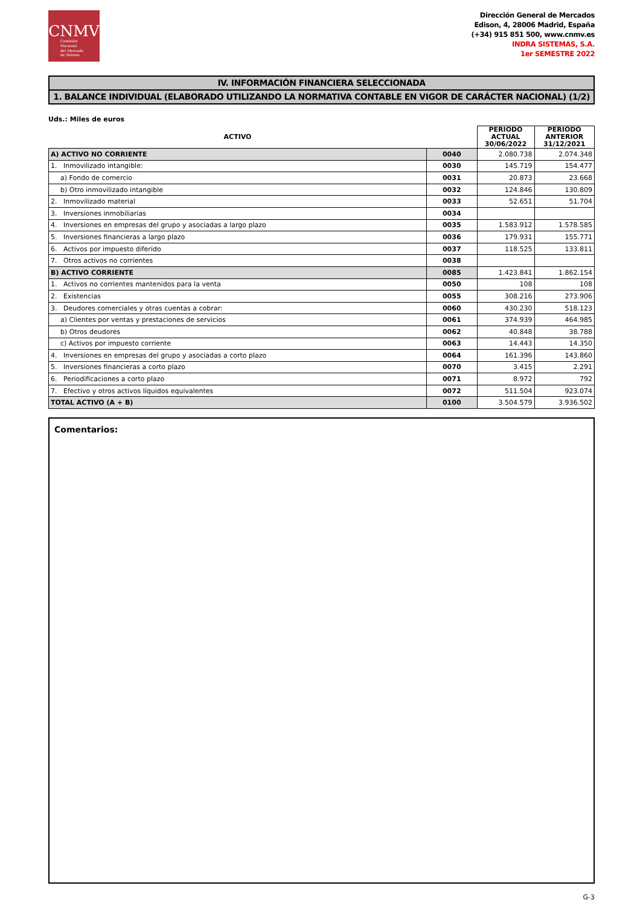CNMV
Comisión
Nacional
del Mercado
de Valores
Dirección General de Mercados
Edison, 4, 28006 Madrid, España
(+34) 915 851 500, www.cnmv.es
INDRA SISTEMAS, S.A.
1er SEMESTRE 2022
IV. INFORMACIÓN FINANCIERA SELECCIONADA
1. BALANCE INDIVIDUAL (ELABORADO UTILIZANDO LA NORMATIVA CONTABLE EN VIGOR DE CARÁCTER NACIONAL) (1/2)
Uds.: Miles de euros
| ACTIVO | | PERIODO ACTUAL 30/06/2022 | PERIODO ANTERIOR 31/12/2021 |
| --- | --- | --- | --- |
| A) ACTIVO NO CORRIENTE | 0040 | 2.080.738 | 2.074.348 |
| 1. Inmovilizado intangible: | 0030 | 145.719 | 154.477 |
| a) Fondo de comercio | 0031 | 20.873 | 23.668 |
| b) Otro inmovilizado intangible | 0032 | 124.846 | 130.809 |
| 2. Inmovilizado material | 0033 | 52.651 | 51.704 |
| 3. Inversiones inmobiliarias | 0034 | | |
| 4. Inversiones en empresas del grupo y asociadas a largo plazo | 0035 | 1.583.912 | 1.578.585 |
| 5. Inversiones financieras a largo plazo | 0036 | 179.931 | 155.771 |
| 6. Activos por impuesto diferido | 0037 | 118.525 | 133.811 |
| 7. Otros activos no corrientes | 0038 | | |
| B) ACTIVO CORRIENTE | 0085 | 1.423.841 | 1.862.154 |
| 1. Activos no corrientes mantenidos para la venta | 0050 | 108 | 108 |
| 2. Existencias | 0055 | 308.216 | 273.906 |
| 3. Deudores comerciales y otras cuentas a cobrar: | 0060 | 430.230 | 518.123 |
| a) Clientes por ventas y prestaciones de servicios | 0061 | 374.939 | 464.985 |
| b) Otros deudores | 0062 | 40.848 | 38.788 |
| c) Activos por impuesto corriente | 0063 | 14.443 | 14.350 |
| 4. Inversiones en empresas del grupo y asociadas a corto plazo | 0064 | 161.396 | 143.860 |
| 5. Inversiones financieras a corto plazo | 0070 | 3.415 | 2.291 |
| 6. Periodificaciones a corto plazo | 0071 | 8.972 | 792 |
| 7. Efectivo y otros activos líquidos equivalentes | 0072 | 511.504 | 923.074 |
| TOTAL ACTIVO (A + B) | 0100 | 3.504.579 | 3.936.502 |
Comentarios:
G-3